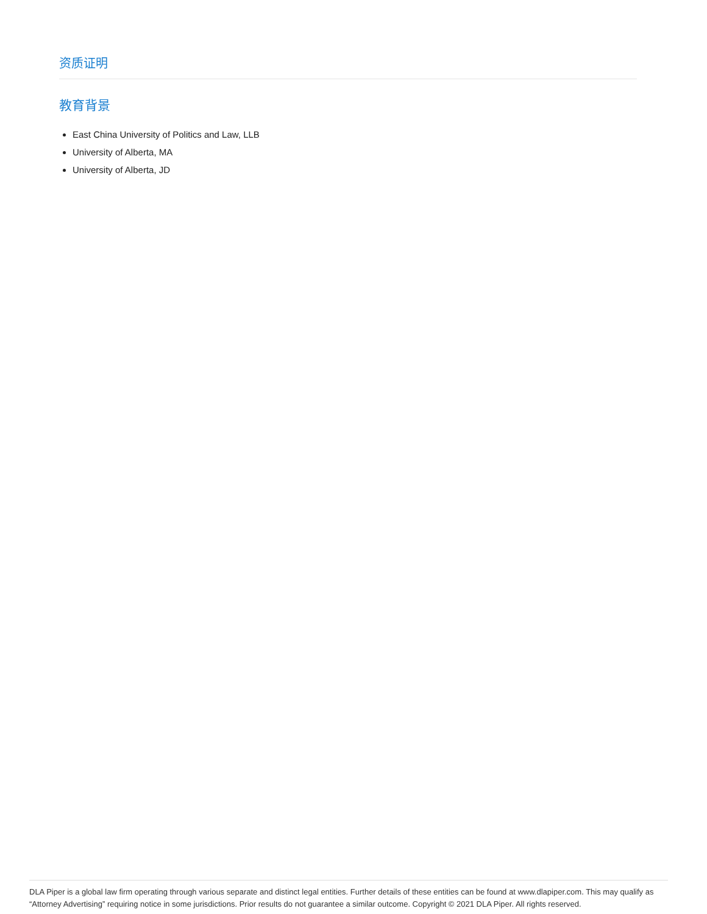资质证明
教育背景
East China University of Politics and Law, LLB
University of Alberta, MA
University of Alberta, JD
DLA Piper is a global law firm operating through various separate and distinct legal entities. Further details of these entities can be found at www.dlapiper.com. This may qualify as “Attorney Advertising” requiring notice in some jurisdictions. Prior results do not guarantee a similar outcome. Copyright © 2021 DLA Piper. All rights reserved.